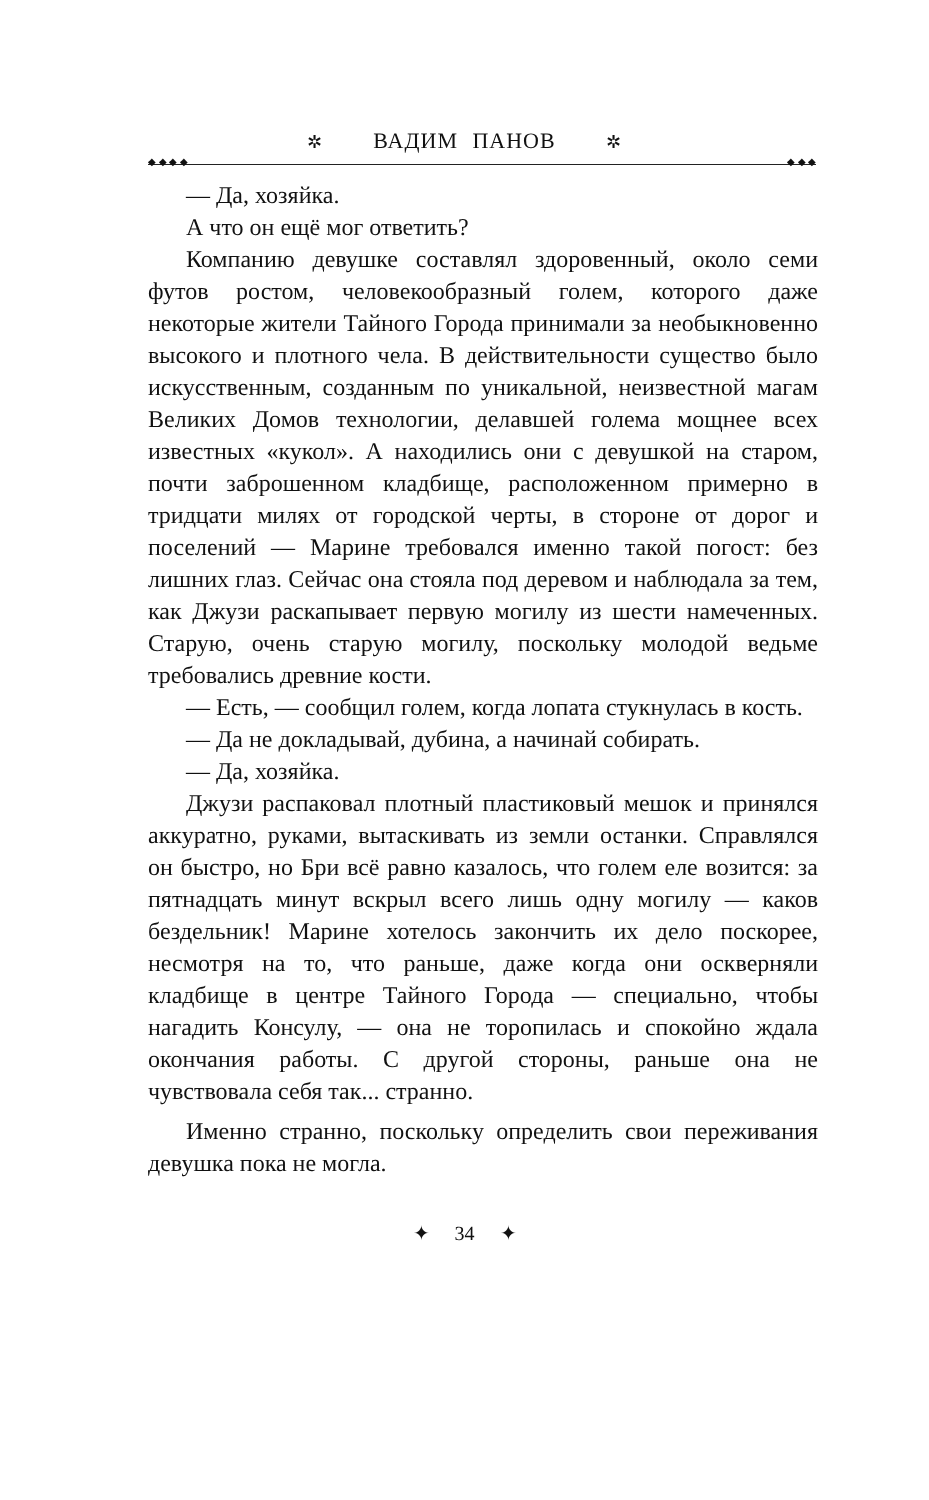✲ ВАДИМ ПАНОВ ✲
◆ ◆ ◆ ◆ ◆ ◆ ◆
— Да, хозяйка.
А что он ещё мог ответить?
Компанию девушке составлял здоровенный, около семи футов ростом, человекообразный голем, которого даже некоторые жители Тайного Города принимали за необыкновенно высокого и плотного чела. В действительности существо было искусственным, созданным по уникальной, неизвестной магам Великих Домов технологии, делавшей голема мощнее всех известных «кукол». А находились они с девушкой на старом, почти заброшенном кладбище, расположенном примерно в тридцати милях от городской черты, в стороне от дорог и поселений — Марине требовался именно такой погост: без лишних глаз. Сейчас она стояла под деревом и наблюдала за тем, как Джузи раскапывает первую могилу из шести намеченных. Старую, очень старую могилу, поскольку молодой ведьме требовались древние кости.
— Есть, — сообщил голем, когда лопата стукнулась в кость.
— Да не докладывай, дубина, а начинай собирать.
— Да, хозяйка.
Джузи распаковал плотный пластиковый мешок и принялся аккуратно, руками, вытаскивать из земли останки. Справлялся он быстро, но Бри всё равно казалось, что голем еле возится: за пятнадцать минут вскрыл всего лишь одну могилу — каков бездельник! Марине хотелось закончить их дело поскорее, несмотря на то, что раньше, даже когда они оскверняли кладбище в центре Тайного Города — специально, чтобы нагадить Консулу, — она не торопилась и спокойно ждала окончания работы. С другой стороны, раньше она не чувствовала себя так... странно.
Именно странно, поскольку определить свои переживания девушка пока не могла.
✦ 34 ✦